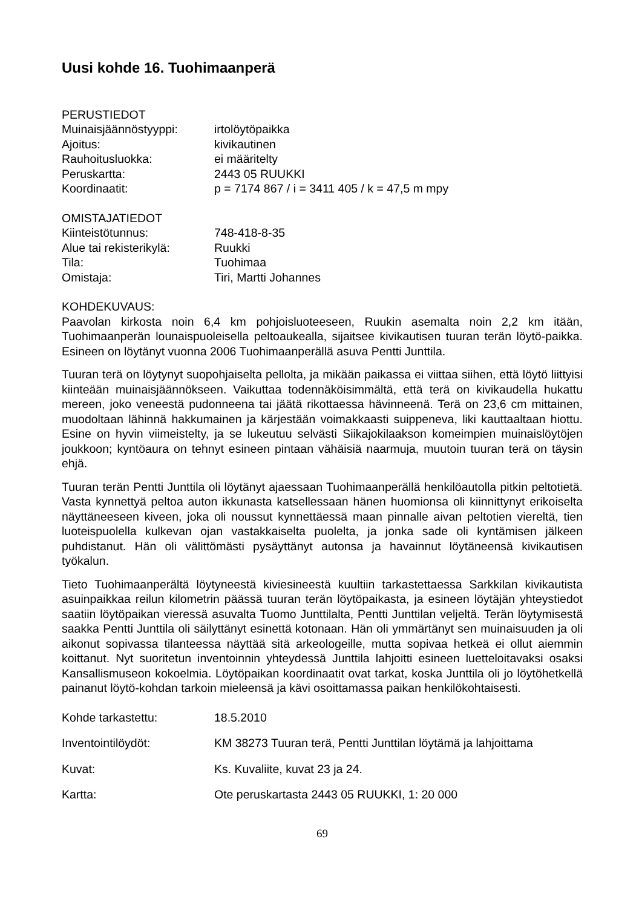Uusi kohde 16. Tuohimaanperä
PERUSTIEDOT
Muinaisjäännöstyyppi: irtolöytöpaikka
Ajoitus: kivikautinen
Rauhoitusluokka: ei määritelty
Peruskartta: 2443 05 RUUKKI
Koordinaatit: p = 7174 867 / i = 3411 405 / k = 47,5 m mpy
OMISTAJATIEDOT
Kiinteistötunnus: 748-418-8-35
Alue tai rekisterikylä: Ruukki
Tila: Tuohimaa
Omistaja: Tiri, Martti Johannes
KOHDEKUVAUS:
Paavolan kirkosta noin 6,4 km pohjoisluoteeseen, Ruukin asemalta noin 2,2 km itään, Tuohimaanperän lounaispuoleisella peltoaukealla, sijaitsee kivikautisen tuuran terän löytö-paikka. Esineen on löytänyt vuonna 2006 Tuohimaanperällä asuva Pentti Junttila.
Tuuran terä on löytynyt suopohjaiselta pellolta, ja mikään paikassa ei viittaa siihen, että löytö liittyisi kiinteään muinaisjäännökseen. Vaikuttaa todennäköisimmältä, että terä on kivikaudella hukattu mereen, joko veneestä pudonneena tai jäätä rikottaessa hävinneenä. Terä on 23,6 cm mittainen, muodoltaan lähinnä hakkumainen ja kärjestään voimakkaasti suippeneva, liki kauttaaltaan hiottu. Esine on hyvin viimeistelty, ja se lukeutuu selvästi Siikajokilaakson komeimpien muinaislöytöjen joukkoon; kyntöaura on tehnyt esineen pintaan vähäisiä naarmuja, muutoin tuuran terä on täysin ehjä.
Tuuran terän Pentti Junttila oli löytänyt ajaessaan Tuohimaanperällä henkilöautolla pitkin peltotietä. Vasta kynnettyä peltoa auton ikkunasta katsellessaan hänen huomionsa oli kiinnittynyt erikoiselta näyttäneeseen kiveen, joka oli noussut kynnettäessä maan pinnalle aivan peltotien viereltä, tien luoteispuolella kulkevan ojan vastakkaiselta puolelta, ja jonka sade oli kyntämisen jälkeen puhdistanut. Hän oli välittömästi pysäyttänyt autonsa ja havainnut löytäneensä kivikautisen työkalun.
Tieto Tuohimaanperältä löytyneestä kiviesineestä kuultiin tarkastettaessa Sarkkilan kivikautista asuinpaikkaa reilun kilometrin päässä tuuran terän löytöpaikasta, ja esineen löytäjän yhteystiedot saatiin löytöpaikan vieressä asuvalta Tuomo Junttilalta, Pentti Junttilan veljeltä. Terän löytymisestä saakka Pentti Junttila oli säilyttänyt esinettä kotonaan. Hän oli ymmärtänyt sen muinaisuuden ja oli aikonut sopivassa tilanteessa näyttää sitä arkeologeille, mutta sopivaa hetkeä ei ollut aiemmin koittanut. Nyt suoritetun inventoinnin yhteydessä Junttila lahjoitti esineen luetteloitavaksi osaksi Kansallismuseon kokoelmia. Löytöpaikan koordinaatit ovat tarkat, koska Junttila oli jo löytöhetkellä painanut löytö-kohdan tarkoin mieleensä ja kävi osoittamassa paikan henkilökohtaisesti.
Kohde tarkastettu: 18.5.2010
Inventointilöydöt: KM 38273 Tuuran terä, Pentti Junttilan löytämä ja lahjoittama
Kuvat: Ks. Kuvaliite, kuvat 23 ja 24.
Kartta: Ote peruskartasta 2443 05 RUUKKI, 1: 20 000
69